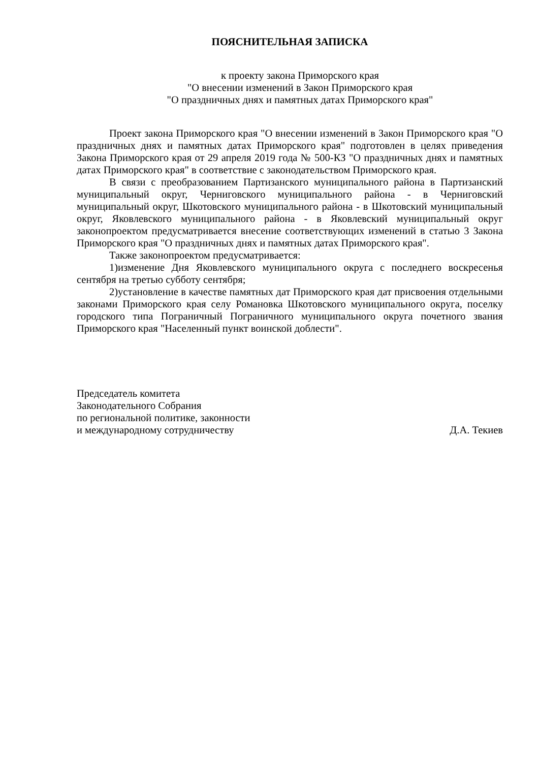ПОЯСНИТЕЛЬНАЯ ЗАПИСКА
к проекту закона Приморского края
"О внесении изменений в Закон Приморского края
"О праздничных днях и памятных датах Приморского края"
Проект закона Приморского края "О внесении изменений в Закон Приморского края "О праздничных днях и памятных датах Приморского края" подготовлен в целях приведения Закона Приморского края от 29 апреля 2019 года № 500-КЗ "О праздничных днях и памятных датах Приморского края" в соответствие с законодательством Приморского края.
В связи с преобразованием Партизанского муниципального района в Партизанский муниципальный округ, Черниговского муниципального района - в Черниговский муниципальный округ, Шкотовского муниципального района - в Шкотовский муниципальный округ, Яковлевского муниципального района - в Яковлевский муниципальный округ законопроектом предусматривается внесение соответствующих изменений в статью 3 Закона Приморского края "О праздничных днях и памятных датах Приморского края".
Также законопроектом предусматривается:
1)изменение Дня Яковлевского муниципального округа с последнего воскресенья сентября на третью субботу сентября;
2)установление в качестве памятных дат Приморского края дат присвоения отдельными законами Приморского края селу Романовка Шкотовского муниципального округа, поселку городского типа Пограничный Пограничного муниципального округа почетного звания Приморского края "Населенный пункт воинской доблести".
Председатель комитета
Законодательного Собрания
по региональной политике, законности
и международному сотрудничеству
Д.А. Текиев